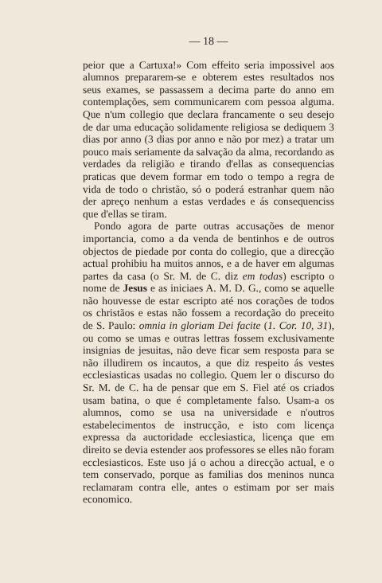— 18 —
peior que a Cartuxa!» Com effeito seria impossivel aos alumnos prepararem-se e obterem estes resultados nos seus exames, se passassem a decima parte do anno em contemplações, sem communicarem com pessoa alguma. Que n'um collegio que declara francamente o seu desejo de dar uma educação solidamente religiosa se dediquem 3 dias por anno (3 dias por anno e não por mez) a tratar um pouco mais seriamente da salvação da alma, recordando as verdades da religião e tirando d'ellas as consequencias praticas que devem formar em todo o tempo a regra de vida de todo o christão, só o poderá estranhar quem não der apreço nenhum a estas verdades e ás consequenciss que d'ellas se tiram.
Pondo agora de parte outras accusações de menor importancia, como a da venda de bentinhos e de outros objectos de piedade por conta do collegio, que a direcção actual prohibiu ha muitos annos, e a de haver em algumas partes da casa (o Sr. M. de C. diz em todas) escripto o nome de Jesus e as iniciaes A. M. D. G., como se aquelle não houvesse de estar escripto até nos corações de todos os christãos e estas não fossem a recordação do preceito de S. Paulo: omnia in gloriam Dei facite (1. Cor. 10, 31), ou como se umas e outras lettras fossem exclusivamente insignias de jesuitas, não deve ficar sem resposta para se não illudirem os incautos, a que diz respeito ás vestes ecclesiasticas usadas no collegio. Quem ler o discurso do Sr. M. de C. ha de pensar que em S. Fiel até os criados usam batina, o que é completamente falso. Usam-a os alumnos, como se usa na universidade e n'outros estabelecimentos de instrucção, e isto com licença expressa da auctoridade ecclesiastica, licença que em direito se devia estender aos professores se elles não foram ecclesiasticos. Este uso já o achou a direcção actual, e o tem conservado, porque as familias dos meninos nunca reclamaram contra elle, antes o estimam por ser mais economico.